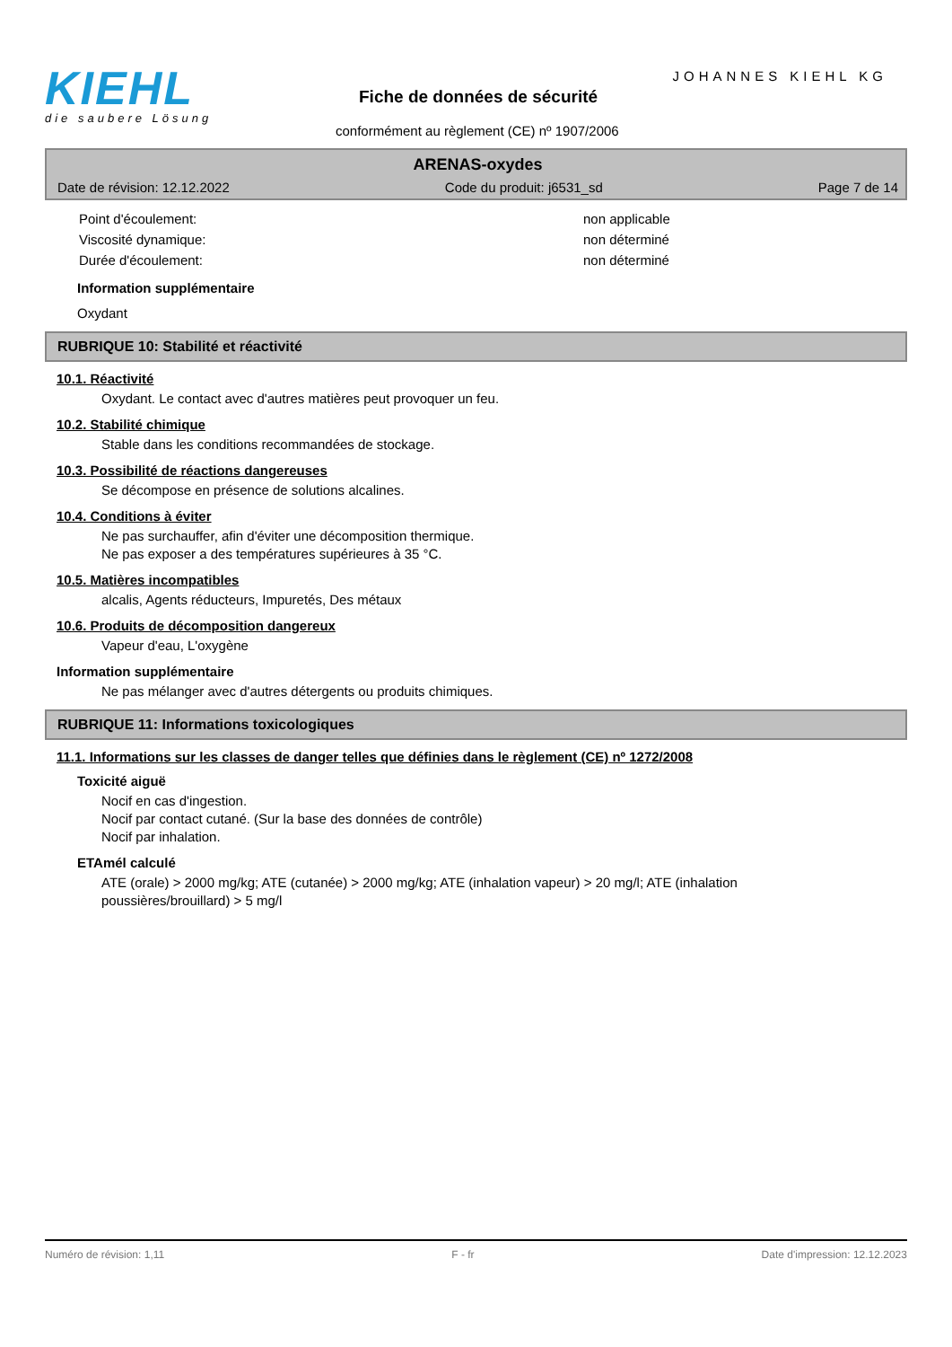KIEHL
die saubere Lösung
JOHANNES KIEHL KG
Fiche de données de sécurité
conformément au règlement (CE) nº 1907/2006
ARENAS-oxydes
Date de révision: 12.12.2022 Code du produit: j6531_sd Page 7 de 14
| Point d'écoulement: | non applicable |
| Viscosité dynamique: | non déterminé |
| Durée d'écoulement: | non déterminé |
Information supplémentaire
Oxydant
RUBRIQUE 10: Stabilité et réactivité
10.1. Réactivité
Oxydant. Le contact avec d'autres matières peut provoquer un feu.
10.2. Stabilité chimique
Stable dans les conditions recommandées de stockage.
10.3. Possibilité de réactions dangereuses
Se décompose en présence de solutions alcalines.
10.4. Conditions à éviter
Ne pas surchauffer, afin d'éviter une décomposition thermique.
Ne pas exposer a des températures supérieures à 35 °C.
10.5. Matières incompatibles
alcalis, Agents réducteurs, Impuretés, Des métaux
10.6. Produits de décomposition dangereux
Vapeur d'eau, L'oxygène
Information supplémentaire
Ne pas mélanger avec d'autres détergents ou produits chimiques.
RUBRIQUE 11: Informations toxicologiques
11.1. Informations sur les classes de danger telles que définies dans le règlement (CE) nº 1272/2008
Toxicité aiguë
Nocif en cas d'ingestion.
Nocif par contact cutané. (Sur la base des données de contrôle)
Nocif par inhalation.
ETAmél calculé
ATE (orale) > 2000 mg/kg; ATE (cutanée) > 2000 mg/kg; ATE (inhalation vapeur) > 20 mg/l; ATE (inhalation
poussières/brouillard) > 5 mg/l
Numéro de révision: 1,11 F - fr Date d'impression: 12.12.2023